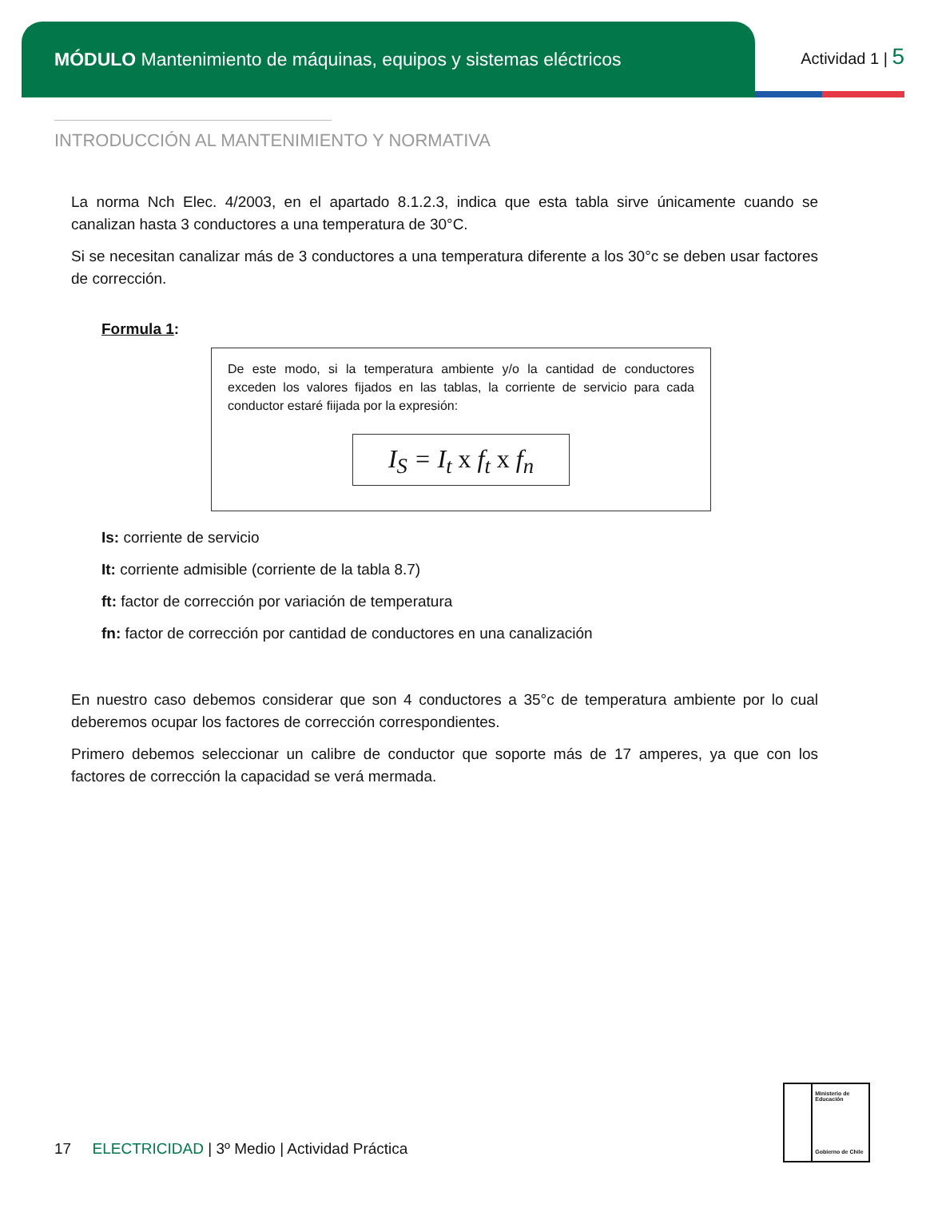MÓDULO Mantenimiento de máquinas, equipos y sistemas eléctricos
Actividad 1 | 5
INTRODUCCIÓN AL MANTENIMIENTO Y NORMATIVA
La norma Nch Elec. 4/2003, en el apartado 8.1.2.3, indica que esta tabla sirve únicamente cuando se canalizan hasta 3 conductores a una temperatura de 30°C.
Si se necesitan canalizar más de 3 conductores a una temperatura diferente a los 30°c se deben usar factores de corrección.
Formula 1:
De este modo, si la temperatura ambiente y/o la cantidad de conductores exceden los valores fijados en las tablas, la corriente de servicio para cada conductor estaré fiijada por la expresión:
I<sub>S</sub> = I<sub>t</sub> x f<sub>t</sub> x f<sub>n</sub>
Is: corriente de servicio
It: corriente admisible (corriente de la tabla 8.7)
ft: factor de corrección por variación de temperatura
fn: factor de corrección por cantidad de conductores en una canalización
En nuestro caso debemos considerar que son 4 conductores a 35°c de temperatura ambiente por lo cual deberemos ocupar los factores de corrección correspondientes.
Primero debemos seleccionar un calibre de conductor que soporte más de 17 amperes, ya que con los factores de corrección la capacidad se verá mermada.
17 ELECTRICIDAD | 3º Medio | Actividad Práctica
Ministerio de Educación
Gobierno de Chile